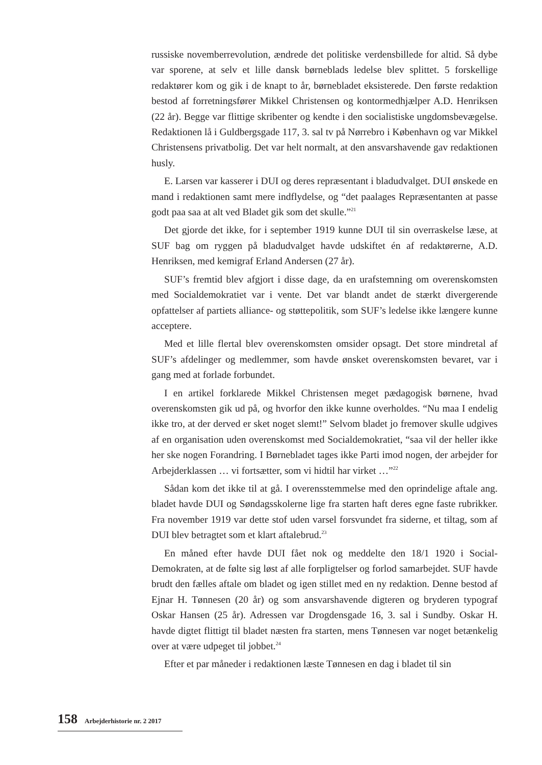russiske novemberrevolution, ændrede det politiske verdensbillede for altid. Så dybe var sporene, at selv et lille dansk børneblads ledelse blev splittet. 5 forskellige redaktører kom og gik i de knapt to år, børnebladet eksisterede. Den første redaktion bestod af forretningsfører Mikkel Christensen og kontormedhjælper A.D. Henriksen (22 år). Begge var flittige skribenter og kendte i den socialistiske ungdomsbevægelse. Redaktionen lå i Guldbergsgade 117, 3. sal tv på Nørrebro i København og var Mikkel Christensens privatbolig. Det var helt normalt, at den ansvarshavende gav redaktionen husly.
E. Larsen var kasserer i DUI og deres repræsentant i bladudvalget. DUI ønskede en mand i redaktionen samt mere indflydelse, og “det paalages Repræsentanten at passe godt paa saa at alt ved Bladet gik som det skulle.”<sup>21</sup>
Det gjorde det ikke, for i september 1919 kunne DUI til sin overraskelse læse, at SUF bag om ryggen på bladudvalget havde udskiftet én af redaktørerne, A.D. Henriksen, med kemigraf Erland Andersen (27 år).
SUF’s fremtid blev afgjort i disse dage, da en urafstemning om overenskomsten med Socialdemokratiet var i vente. Det var blandt andet de stærkt divergerende opfattelser af partiets alliance- og støttepolitik, som SUF’s ledelse ikke længere kunne acceptere.
Med et lille flertal blev overenskomsten omsider opsagt. Det store mindretal af SUF’s afdelinger og medlemmer, som havde ønsket overenskomsten bevaret, var i gang med at forlade forbundet.
I en artikel forklarede Mikkel Christensen meget pædagogisk børnene, hvad overenskomsten gik ud på, og hvorfor den ikke kunne overholdes. “Nu maa I endelig ikke tro, at der derved er sket noget slemt!” Selvom bladet jo fremover skulle udgives af en organisation uden overenskomst med Socialdemokratiet, “saa vil der heller ikke her ske nogen Forandring. I Børnebladet tages ikke Parti imod nogen, der arbejder for Arbejderklassen … vi fortsætter, som vi hidtil har virket …”<sup>22</sup>
Sådan kom det ikke til at gå. I overensstemmelse med den oprindelige aftale ang. bladet havde DUI og Søndagsskolerne lige fra starten haft deres egne faste rubrikker. Fra november 1919 var dette stof uden varsel forsvundet fra siderne, et tiltag, som af DUI blev betragtet som et klart aftalebrud.<sup>23</sup>
En måned efter havde DUI fået nok og meddelte den 18/1 1920 i Social-Demokraten, at de følte sig løst af alle forpligtelser og forlod samarbejdet. SUF havde brudt den fælles aftale om bladet og igen stillet med en ny redaktion. Denne bestod af Ejnar H. Tønnesen (20 år) og som ansvarshavende digteren og bryderen typograf Oskar Hansen (25 år). Adressen var Drogdensgade 16, 3. sal i Sundby. Oskar H. havde digtet flittigt til bladet næsten fra starten, mens Tønnesen var noget betænkelig over at være udpeget til jobbet.<sup>24</sup>
Efter et par måneder i redaktionen læste Tønnesen en dag i bladet til sin
158 Arbejderhistorie nr. 2 2017